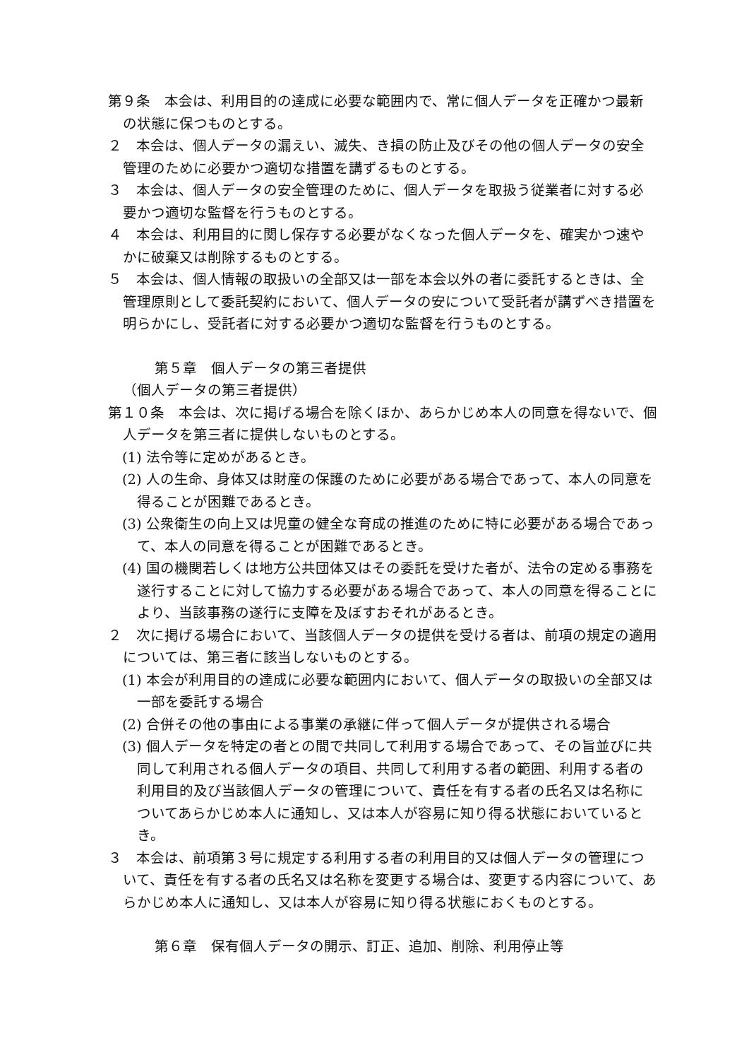第９条　本会は、利用目的の達成に必要な範囲内で、常に個人データを正確かつ最新の状態に保つものとする。
２　本会は、個人データの漏えい、滅失、き損の防止及びその他の個人データの安全管理のために必要かつ適切な措置を講ずるものとする。
３　本会は、個人データの安全管理のために、個人データを取扱う従業者に対する必要かつ適切な監督を行うものとする。
４　本会は、利用目的に関し保存する必要がなくなった個人データを、確実かつ速やかに破棄又は削除するものとする。
５　本会は、個人情報の取扱いの全部又は一部を本会以外の者に委託するときは、全管理原則として委託契約において、個人データの安について受託者が講ずべき措置を明らかにし、受託者に対する必要かつ適切な監督を行うものとする。
第５章　個人データの第三者提供
（個人データの第三者提供）
第１０条　本会は、次に掲げる場合を除くほか、あらかじめ本人の同意を得ないで、個人データを第三者に提供しないものとする。
(1) 法令等に定めがあるとき。
(2) 人の生命、身体又は財産の保護のために必要がある場合であって、本人の同意を得ることが困難であるとき。
(3) 公衆衛生の向上又は児童の健全な育成の推進のために特に必要がある場合であって、本人の同意を得ることが困難であるとき。
(4) 国の機関若しくは地方公共団体又はその委託を受けた者が、法令の定める事務を遂行することに対して協力する必要がある場合であって、本人の同意を得ることにより、当該事務の遂行に支障を及ぼすおそれがあるとき。
２　次に掲げる場合において、当該個人データの提供を受ける者は、前項の規定の適用については、第三者に該当しないものとする。
(1) 本会が利用目的の達成に必要な範囲内において、個人データの取扱いの全部又は一部を委託する場合
(2) 合併その他の事由による事業の承継に伴って個人データが提供される場合
(3) 個人データを特定の者との間で共同して利用する場合であって、その旨並びに共同して利用される個人データの項目、共同して利用する者の範囲、利用する者の利用目的及び当該個人データの管理について、責任を有する者の氏名又は名称についてあらかじめ本人に通知し、又は本人が容易に知り得る状態においているとき。
３　本会は、前項第３号に規定する利用する者の利用目的又は個人データの管理について、責任を有する者の氏名又は名称を変更する場合は、変更する内容について、あらかじめ本人に通知し、又は本人が容易に知り得る状態におくものとする。
第６章　保有個人データの開示、訂正、追加、削除、利用停止等